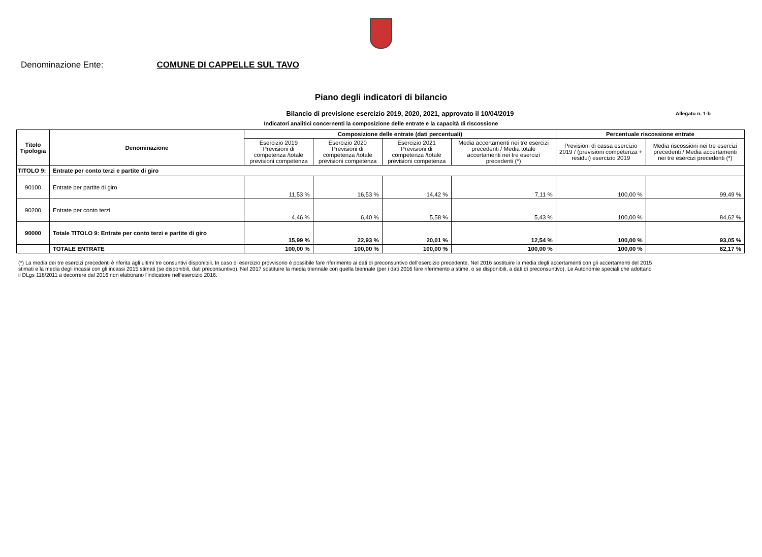Denominazione Ente: COMUNE DI CAPPELLE SUL TAVO
Piano degli indicatori di bilancio
Bilancio di previsione esercizio 2019, 2020, 2021, approvato il 10/04/2019
Allegato n. 1-b
Indicatori analitici concernenti la composizione delle entrate e la capacità di riscossione
| Titolo Tipologia | Denominazione | Composizione delle entrate (dati percentuali) | | | | Percentuale riscossione entrate | |
| --- | --- | --- | --- | --- | --- | --- | --- |
| | | Esercizio 2019 Previsioni di competenza /totale previsioni competenza | Esercizio 2020 Previsioni di competenza /totale previsioni competenza | Esercizio 2021 Previsioni di competenza /totale previsioni competenza | Media accertamenti nei tre esercizi precedenti / Media totale accertamenti nei tre esercizi precedenti (*) | Previsioni di cassa esercizio 2019 / (previsioni competenza + residui) esercizio 2019 | Media riscossioni nei tre esercizi precedenti / Media accertamenti nei tre esercizi precedenti (*) |
| TITOLO 9: | Entrate per conto terzi e partite di giro | | | | | | |
| 90100 | Entrate per partite di giro | 11,53 % | 16,53 % | 14,42 % | 7,11 % | 100,00 % | 99,49 % |
| 90200 | Entrate per conto terzi | 4,46 % | 6,40 % | 5,58 % | 5,43 % | 100,00 % | 84,62 % |
| 90000 | Totale TITOLO 9: Entrate per conto terzi e partite di giro | 15,99 % | 22,93 % | 20,01 % | 12,54 % | 100,00 % | 93,05 % |
| | TOTALE ENTRATE | 100,00 % | 100,00 % | 100,00 % | 100,00 % | 100,00 % | 62,17 % |
(*) La media dei tre esercizi precedenti è riferita agli ultimi tre consuntivi disponibili. In caso di esercizio provvisorio è possibile fare riferimento ai dati di preconsuntivo dell'esercizio precedente. Nel 2016 sostituire la media degli accertamenti con gli accertamenti del 2015 stimati e la media degli incassi con gli incassi 2015 stimati (se disponibili, dati preconsuntivo). Nel 2017 sostituire la media triennale con quella biennale (per i dati 2016 fare riferimento a stime, o se disponibili, a dati di preconsuntivo). Le Autonomie speciali che adottano il DLgs 118/2011 a decorrere dal 2016 non elaborano l'indicatore nell'esercizio 2016.